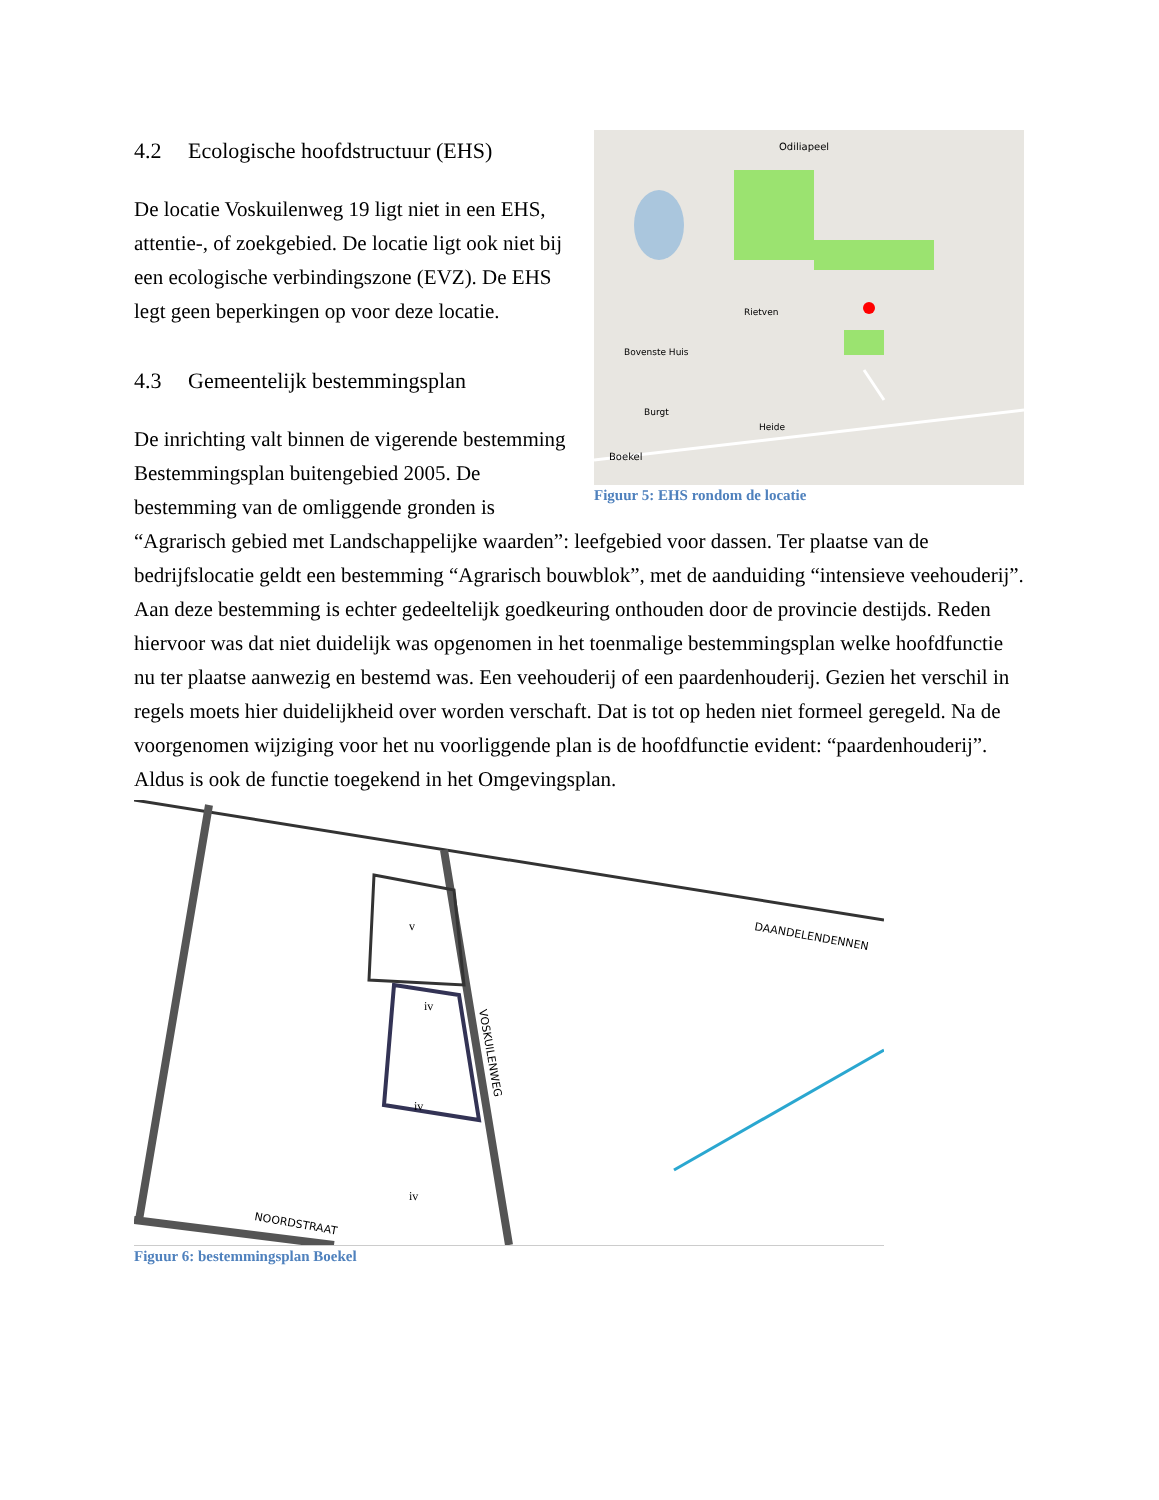Odiliapeel
Rietven
Bovenste Huis
Burgt
Heide
Boekel
Figuur 5: EHS rondom de locatie
4.2 Ecologische hoofdstructuur (EHS)
De locatie Voskuilenweg 19 ligt niet in een EHS, attentie-, of zoekgebied. De locatie ligt ook niet bij een ecologische verbindingszone (EVZ). De EHS legt geen beperkingen op voor deze locatie.
4.3 Gemeentelijk bestemmingsplan
De inrichting valt binnen de vigerende bestemming Bestemmingsplan buitengebied 2005. De bestemming van de omliggende gronden is “Agrarisch gebied met Landschappelijke waarden”: leefgebied voor dassen. Ter plaatse van de bedrijfslocatie geldt een bestemming “Agrarisch bouwblok”, met de aanduiding “intensieve veehouderij”. Aan deze bestemming is echter gedeeltelijk goedkeuring onthouden door de provincie destijds. Reden hiervoor was dat niet duidelijk was opgenomen in het toenmalige bestemmingsplan welke hoofdfunctie nu ter plaatse aanwezig en bestemd was. Een veehouderij of een paardenhouderij. Gezien het verschil in regels moets hier duidelijkheid over worden verschaft. Dat is tot op heden niet formeel geregeld. Na de voorgenomen wijziging voor het nu voorliggende plan is de hoofdfunctie evident: “paardenhouderij”. Aldus is ook de functie toegekend in het Omgevingsplan.
DAANDELENDENNEN
VOSKUILENWEG
NOORDSTRAAT
iv
iv
iv
v
Figuur 6: bestemmingsplan Boekel